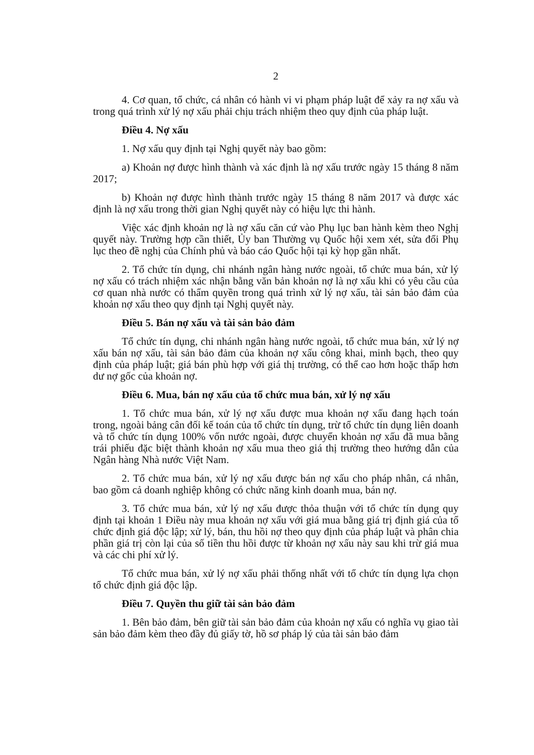2
4. Cơ quan, tổ chức, cá nhân có hành vi vi phạm pháp luật để xảy ra nợ xấu và trong quá trình xử lý nợ xấu phải chịu trách nhiệm theo quy định của pháp luật.
Điều 4. Nợ xấu
1. Nợ xấu quy định tại Nghị quyết này bao gồm:
a) Khoản nợ được hình thành và xác định là nợ xấu trước ngày 15 tháng 8 năm 2017;
b) Khoản nợ được hình thành trước ngày 15 tháng 8 năm 2017 và được xác định là nợ xấu trong thời gian Nghị quyết này có hiệu lực thi hành.
Việc xác định khoản nợ là nợ xấu căn cứ vào Phụ lục ban hành kèm theo Nghị quyết này. Trường hợp cần thiết, Ủy ban Thường vụ Quốc hội xem xét, sửa đổi Phụ lục theo đề nghị của Chính phủ và báo cáo Quốc hội tại kỳ họp gần nhất.
2. Tổ chức tín dụng, chi nhánh ngân hàng nước ngoài, tổ chức mua bán, xử lý nợ xấu có trách nhiệm xác nhận bằng văn bản khoản nợ là nợ xấu khi có yêu cầu của cơ quan nhà nước có thẩm quyền trong quá trình xử lý nợ xấu, tài sản bảo đảm của khoản nợ xấu theo quy định tại Nghị quyết này.
Điều 5. Bán nợ xấu và tài sản bảo đảm
Tổ chức tín dụng, chi nhánh ngân hàng nước ngoài, tổ chức mua bán, xử lý nợ xấu bán nợ xấu, tài sản bảo đảm của khoản nợ xấu công khai, minh bạch, theo quy định của pháp luật; giá bán phù hợp với giá thị trường, có thể cao hơn hoặc thấp hơn dư nợ gốc của khoản nợ.
Điều 6. Mua, bán nợ xấu của tổ chức mua bán, xử lý nợ xấu
1. Tổ chức mua bán, xử lý nợ xấu được mua khoản nợ xấu đang hạch toán trong, ngoài bảng cân đối kế toán của tổ chức tín dụng, trừ tổ chức tín dụng liên doanh và tổ chức tín dụng 100% vốn nước ngoài, được chuyển khoản nợ xấu đã mua bằng trái phiếu đặc biệt thành khoản nợ xấu mua theo giá thị trường theo hướng dẫn của Ngân hàng Nhà nước Việt Nam.
2. Tổ chức mua bán, xử lý nợ xấu được bán nợ xấu cho pháp nhân, cá nhân, bao gồm cả doanh nghiệp không có chức năng kinh doanh mua, bán nợ.
3. Tổ chức mua bán, xử lý nợ xấu được thỏa thuận với tổ chức tín dụng quy định tại khoản 1 Điều này mua khoản nợ xấu với giá mua bằng giá trị định giá của tổ chức định giá độc lập; xử lý, bán, thu hồi nợ theo quy định của pháp luật và phân chia phần giá trị còn lại của số tiền thu hồi được từ khoản nợ xấu này sau khi trừ giá mua và các chi phí xử lý.
Tổ chức mua bán, xử lý nợ xấu phải thống nhất với tổ chức tín dụng lựa chọn tổ chức định giá độc lập.
Điều 7. Quyền thu giữ tài sản bảo đảm
1. Bên bảo đảm, bên giữ tài sản bảo đảm của khoản nợ xấu có nghĩa vụ giao tài sản bảo đảm kèm theo đầy đủ giấy tờ, hồ sơ pháp lý của tài sản bảo đảm